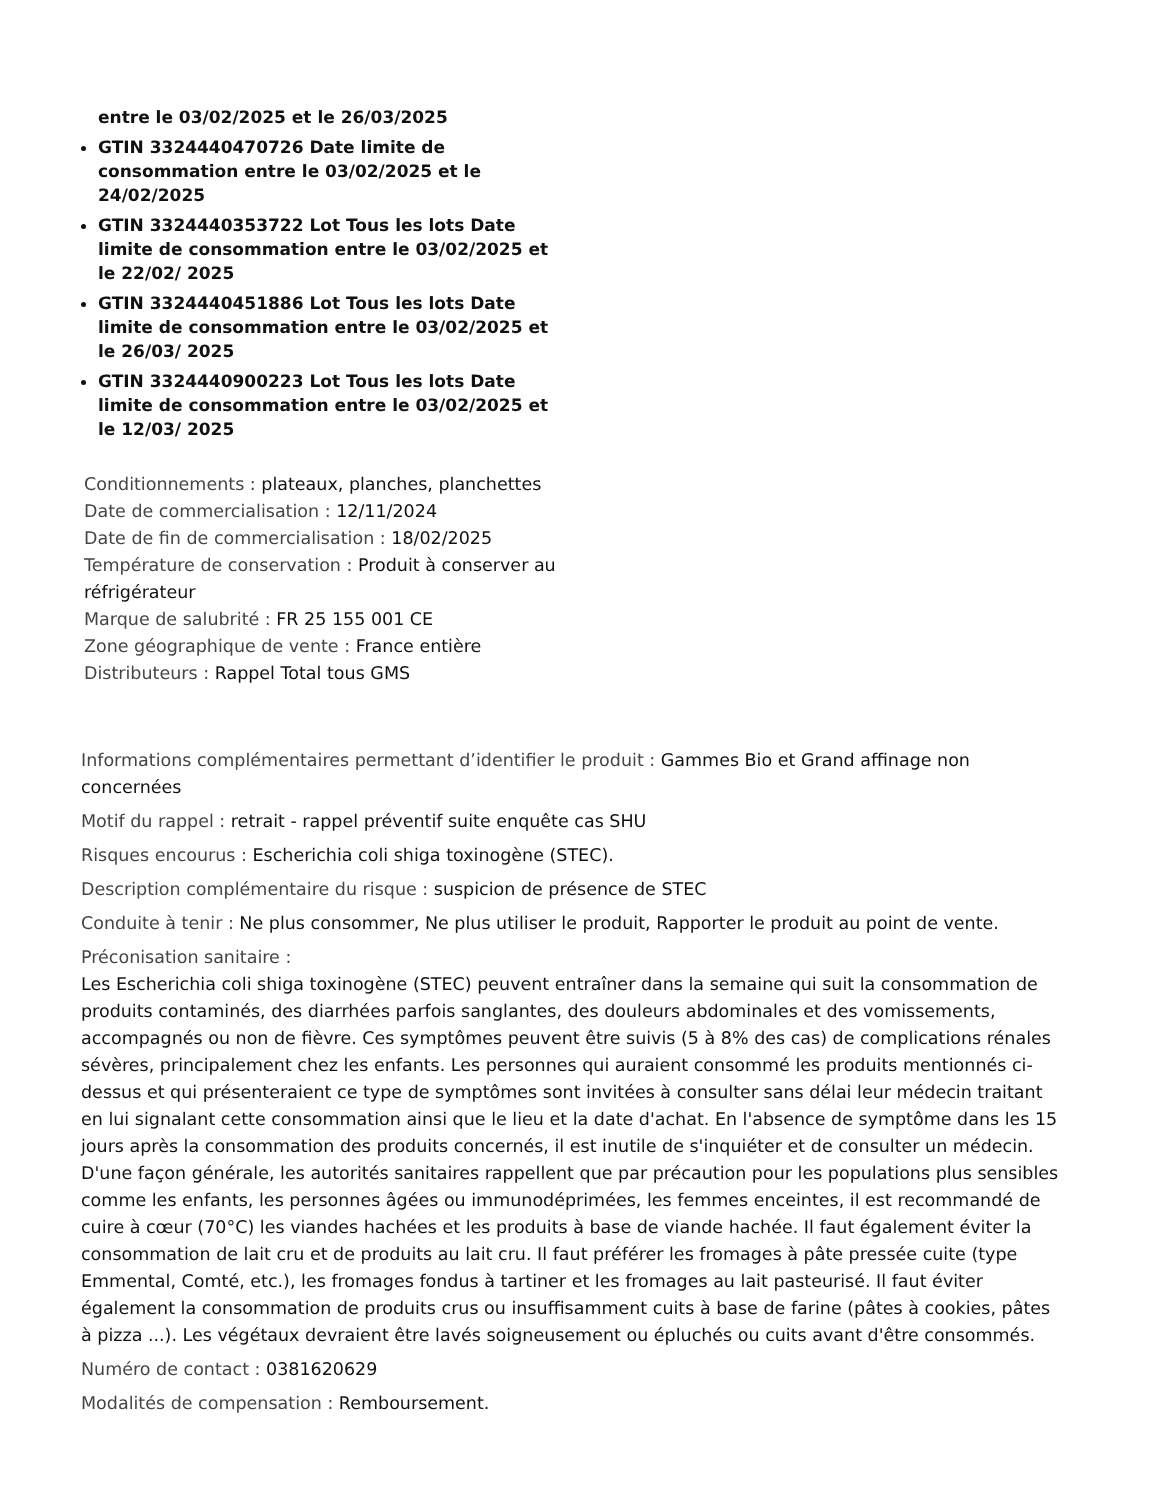entre le 03/02/2025 et le 26/03/2025
GTIN 3324440470726 Date limite de consommation entre le 03/02/2025 et le 24/02/2025
GTIN 3324440353722 Lot Tous les lots Date limite de consommation entre le 03/02/2025 et le 22/02/ 2025
GTIN 3324440451886 Lot Tous les lots Date limite de consommation entre le 03/02/2025 et le 26/03/ 2025
GTIN 3324440900223 Lot Tous les lots Date limite de consommation entre le 03/02/2025 et le 12/03/ 2025
Conditionnements : plateaux, planches, planchettes
Date de commercialisation : 12/11/2024
Date de fin de commercialisation : 18/02/2025
Température de conservation : Produit à conserver au réfrigérateur
Marque de salubrité : FR 25 155 001 CE
Zone géographique de vente : France entière
Distributeurs : Rappel Total tous GMS
Informations complémentaires permettant d’identifier le produit : Gammes Bio et Grand affinage non concernées
Motif du rappel : retrait - rappel préventif suite enquête cas SHU
Risques encourus : Escherichia coli shiga toxinogène (STEC).
Description complémentaire du risque : suspicion de présence de STEC
Conduite à tenir : Ne plus consommer, Ne plus utiliser le produit, Rapporter le produit au point de vente.
Préconisation sanitaire :
Les Escherichia coli shiga toxinogène (STEC) peuvent entraîner dans la semaine qui suit la consommation de produits contaminés, des diarrhées parfois sanglantes, des douleurs abdominales et des vomissements, accompagnés ou non de fièvre. Ces symptômes peuvent être suivis (5 à 8% des cas) de complications rénales sévères, principalement chez les enfants. Les personnes qui auraient consommé les produits mentionnés ci-dessus et qui présenteraient ce type de symptômes sont invitées à consulter sans délai leur médecin traitant en lui signalant cette consommation ainsi que le lieu et la date d'achat. En l'absence de symptôme dans les 15 jours après la consommation des produits concernés, il est inutile de s'inquiéter et de consulter un médecin. D'une façon générale, les autorités sanitaires rappellent que par précaution pour les populations plus sensibles comme les enfants, les personnes âgées ou immunodéprimées, les femmes enceintes, il est recommandé de cuire à cœur (70°C) les viandes hachées et les produits à base de viande hachée. Il faut également éviter la consommation de lait cru et de produits au lait cru. Il faut préférer les fromages à pâte pressée cuite (type Emmental, Comté, etc.), les fromages fondus à tartiner et les fromages au lait pasteurisé. Il faut éviter également la consommation de produits crus ou insuffisamment cuits à base de farine (pâtes à cookies, pâtes à pizza ...). Les végétaux devraient être lavés soigneusement ou épluchés ou cuits avant d'être consommés.
Numéro de contact : 0381620629
Modalités de compensation : Remboursement.